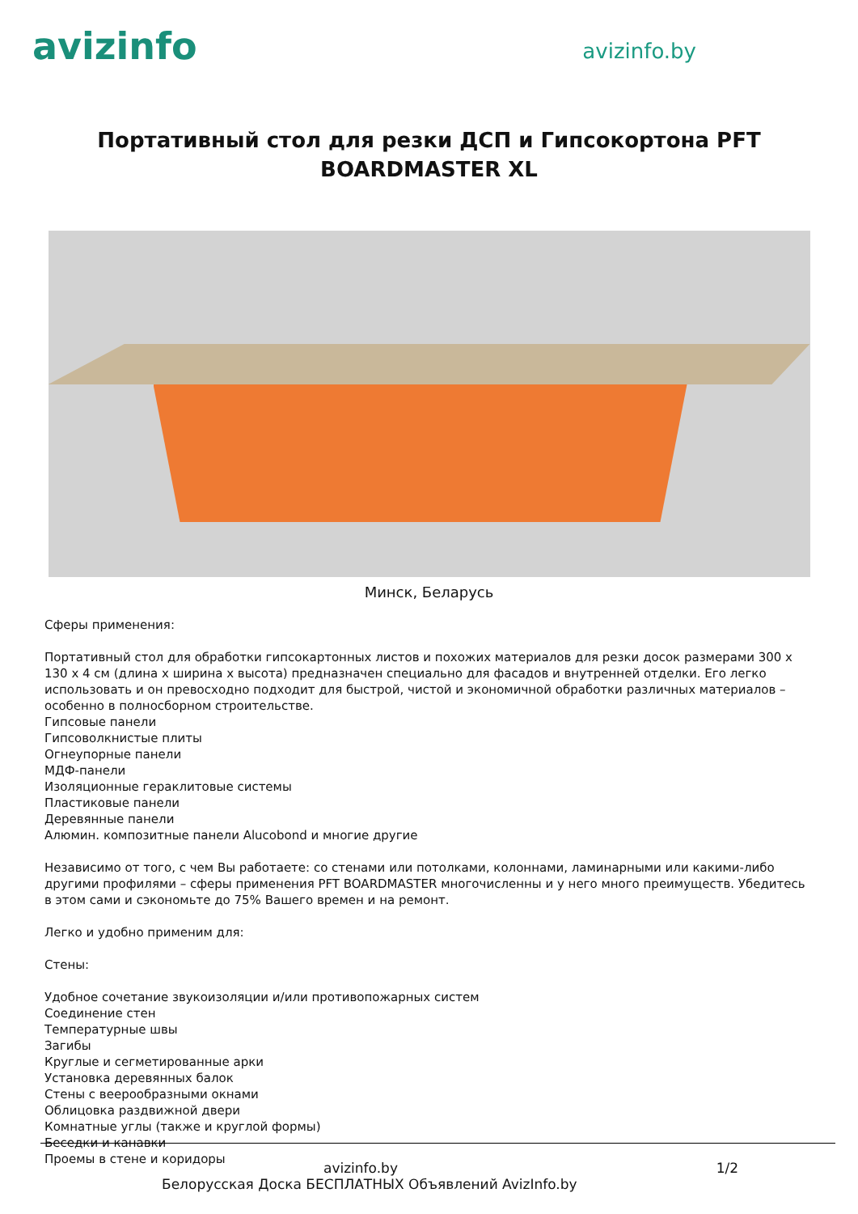avizinfo
avizinfo.by
Портативный стол для резки ДСП и Гипсокортона PFT BOARDMASTER XL
Минск, Беларусь
Сферы применения:
Портативный стол для обработки гипсокартонных листов и похожих материалов для резки досок размерами 300 x 130 x 4 см (длина x ширина x высота) предназначен специально для фасадов и внутренней отделки. Его легко использовать и он превосходно подходит для быстрой, чистой и экономичной обработки различных материалов – особенно в полносборном строительстве.
Гипсовые панели
Гипсоволкнистые плиты
Огнеупорные панели
МДФ-панели
Изоляционные гераклитовые системы
Пластиковые панели
Деревянные панели
Алюмин. композитные панели Alucobond и многие другие
Независимо от того, с чем Вы работаете: со стенами или потолками, колоннами, ламинарными или какими-либо другими профилями – сферы применения PFT BOARDMASTER многочисленны и у него много преимуществ. Убедитесь в этом сами и сэкономьте до 75% Вашего времен и на ремонт.
Легко и удобно применим для:
Стены:
Удобное сочетание звукоизоляции и/или противопожарных систем
Соединение стен
Температурные швы
Загибы
Круглые и сегметированные арки
Установка деревянных балок
Стены с веерообразными окнами
Облицовка раздвижной двери
Комнатные углы (также и круглой формы)
Беседки и канавки
Проемы в стене и коридоры
avizinfo.by 1/2
Белорусская Доска БЕСПЛАТНЫХ Объявлений AvizInfo.by